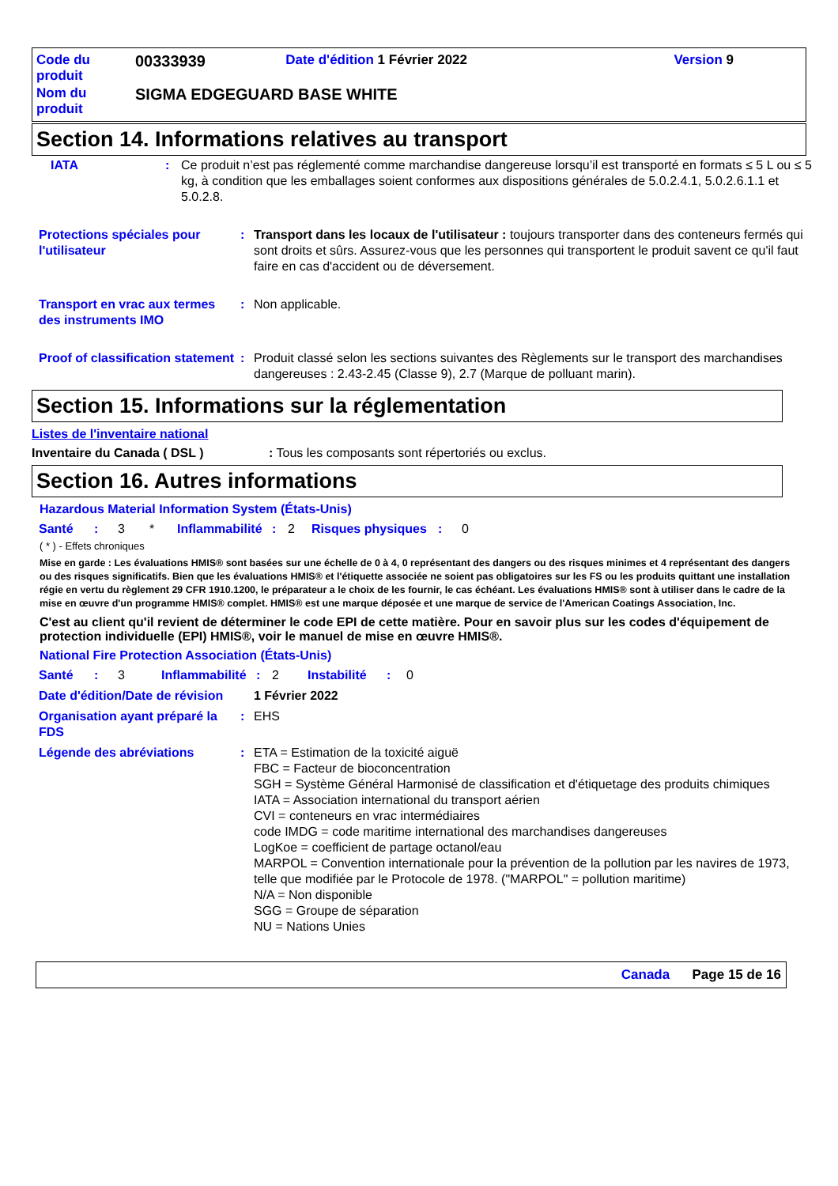| Code du produit | 00333939 | Date d'édition 1 Février 2022 | Version 9 |
| Nom du produit | SIGMA EDGEGUARD BASE WHITE | | |
Section 14. Informations relatives au transport
| IATA | : | Ce produit n’est pas réglementé comme marchandise dangereuse lorsqu’il est transporté en formats ≤ 5 L ou ≤ 5 kg, à condition que les emballages soient conformes aux dispositions générales de 5.0.2.4.1, 5.0.2.6.1.1 et 5.0.2.8. |
| Protections spéciales pour l'utilisateur | : | Transport dans les locaux de l'utilisateur : toujours transporter dans des conteneurs fermés qui sont droits et sûrs. Assurez-vous que les personnes qui transportent le produit savent ce qu'il faut faire en cas d'accident ou de déversement. |
| Transport en vrac aux termes des instruments IMO | : | Non applicable. |
| Proof of classification statement | : | Produit classé selon les sections suivantes des Règlements sur le transport des marchandises dangereuses : 2.43-2.45 (Classe 9), 2.7 (Marque de polluant marin). |
Section 15. Informations sur la réglementation
Listes de l'inventaire national
Inventaire du Canada ( DSL ): Tous les composants sont répertoriés ou exclus.
Section 16. Autres informations
Hazardous Material Information System (États-Unis)
| Santé | : | 3 | * | Inflammabilité | : | 2 | Risques physiques | : | 0 |
( * ) - Effets chroniques
Mise en garde : Les évaluations HMIS® sont basées sur une échelle de 0 à 4, 0 représentant des dangers ou des risques minimes et 4 représentant des dangers ou des risques significatifs. Bien que les évaluations HMIS® et l'étiquette associée ne soient pas obligatoires sur les FS ou les produits quittant une installation régie en vertu du règlement 29 CFR 1910.1200, le préparateur a le choix de les fournir, le cas échéant. Les évaluations HMIS® sont à utiliser dans le cadre de la mise en œuvre d'un programme HMIS® complet. HMIS® est une marque déposée et une marque de service de l'American Coatings Association, Inc.
C'est au client qu'il revient de déterminer le code EPI de cette matière. Pour en savoir plus sur les codes d'équipement de protection individuelle (EPI) HMIS®, voir le manuel de mise en œuvre HMIS®.
National Fire Protection Association (États-Unis)
| Santé | : | 3 | Inflammabilité | : | 2 | Instabilité | : | 0 |
| Date d'édition/Date de révision | | 1 Février 2022 |
| Organisation ayant préparé la FDS | : | EHS |
| Légende des abréviations | : | ETA = Estimation de la toxicité aiguë FBC = Facteur de bioconcentration SGH = Système Général Harmonisé de classification et d'étiquetage des produits chimiques IATA = Association international du transport aérien CVI = conteneurs en vrac intermédiaires code IMDG = code maritime international des marchandises dangereuses LogKoe = coefficient de partage octanol/eau MARPOL = Convention internationale pour la prévention de la pollution par les navires de 1973, telle que modifiée par le Protocole de 1978. ("MARPOL" = pollution maritime) N/A = Non disponible SGG = Groupe de séparation NU = Nations Unies |
Canada Page 15 de 16